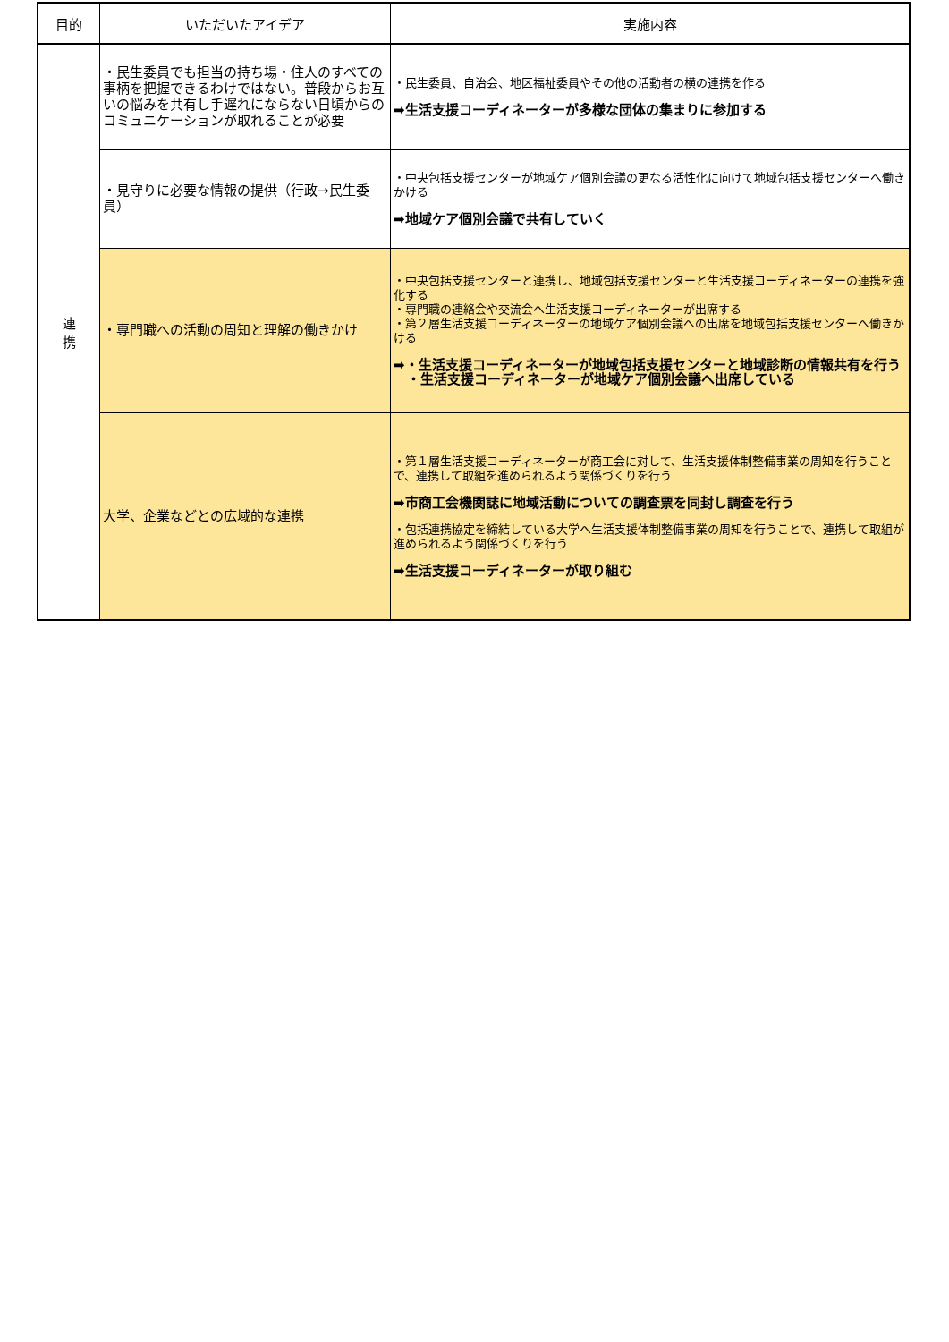| 目的 | いただいたアイデア | 実施内容 |
| --- | --- | --- |
| 連 携 | ・民生委員でも担当の持ち場・住人のすべての事柄を把握できるわけではない。普段からお互いの悩みを共有し手遅れにならない日頃からのコミュニケーションが取れることが必要 | ・民生委員、自治会、地区福祉委員やその他の活動者の横の連携を作る ➡生活支援コーディネーターが多様な団体の集まりに参加する |
| | ・見守りに必要な情報の提供（行政→民生委員） | ・中央包括支援センターが地域ケア個別会議の更なる活性化に向けて地域包括支援センターへ働きかける ➡地域ケア個別会議で共有していく |
| | ・専門職への活動の周知と理解の働きかけ | ・中央包括支援センターと連携し、地域包括支援センターと生活支援コーディネーターの連携を強化する ・専門職の連絡会や交流会へ生活支援コーディネーターが出席する ・第２層生活支援コーディネーターの地域ケア個別会議への出席を地域包括支援センターへ働きかける ➡・生活支援コーディネーターが地域包括支援センターと地域診断の情報共有を行う ・生活支援コーディネーターが地域ケア個別会議へ出席している |
| | 大学、企業などとの広域的な連携 | ・第１層生活支援コーディネーターが商工会に対して、生活支援体制整備事業の周知を行うことで、連携して取組を進められるよう関係づくりを行う ➡市商工会機関誌に地域活動についての調査票を同封し調査を行う ・包括連携協定を締結している大学へ生活支援体制整備事業の周知を行うことで、連携して取組が進められるよう関係づくりを行う ➡生活支援コーディネーターが取り組む |